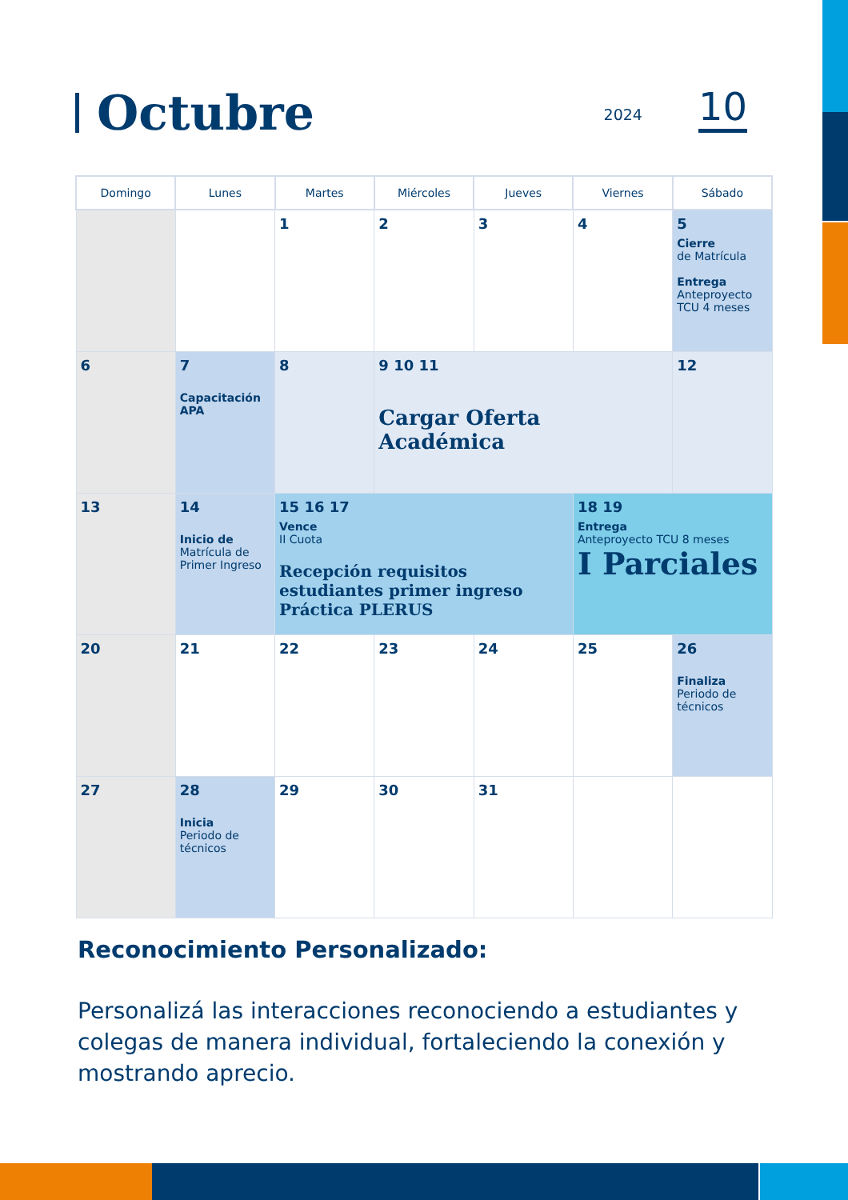Octubre
2024 10
| Domingo | Lunes | Martes | Miércoles | Jueves | Viernes | Sábado |
| --- | --- | --- | --- | --- | --- | --- |
| | | 1 | 2 | 3 | 4 | 5 Cierre de Matrícula Entrega Anteproyecto TCU 4 meses |
| 6 | 7 Capacitación APA | 8 | 9 10 11 Cargar Oferta Académica | | | 12 |
| 13 | 14 Inicio de Matrícula de Primer Ingreso | 15 16 17 Vence II Cuota Recepción requisitos estudiantes primer ingreso Práctica PLERUS | | | 18 19 Entrega Anteproyecto TCU 8 meses I Parciales | |
| 20 | 21 | 22 | 23 | 24 | 25 | 26 Finaliza Periodo de técnicos |
| 27 | 28 Inicia Periodo de técnicos | 29 | 30 | 31 | | |
Reconocimiento Personalizado:
Personalizá las interacciones reconociendo a estudiantes y colegas de manera individual, fortaleciendo la conexión y mostrando aprecio.